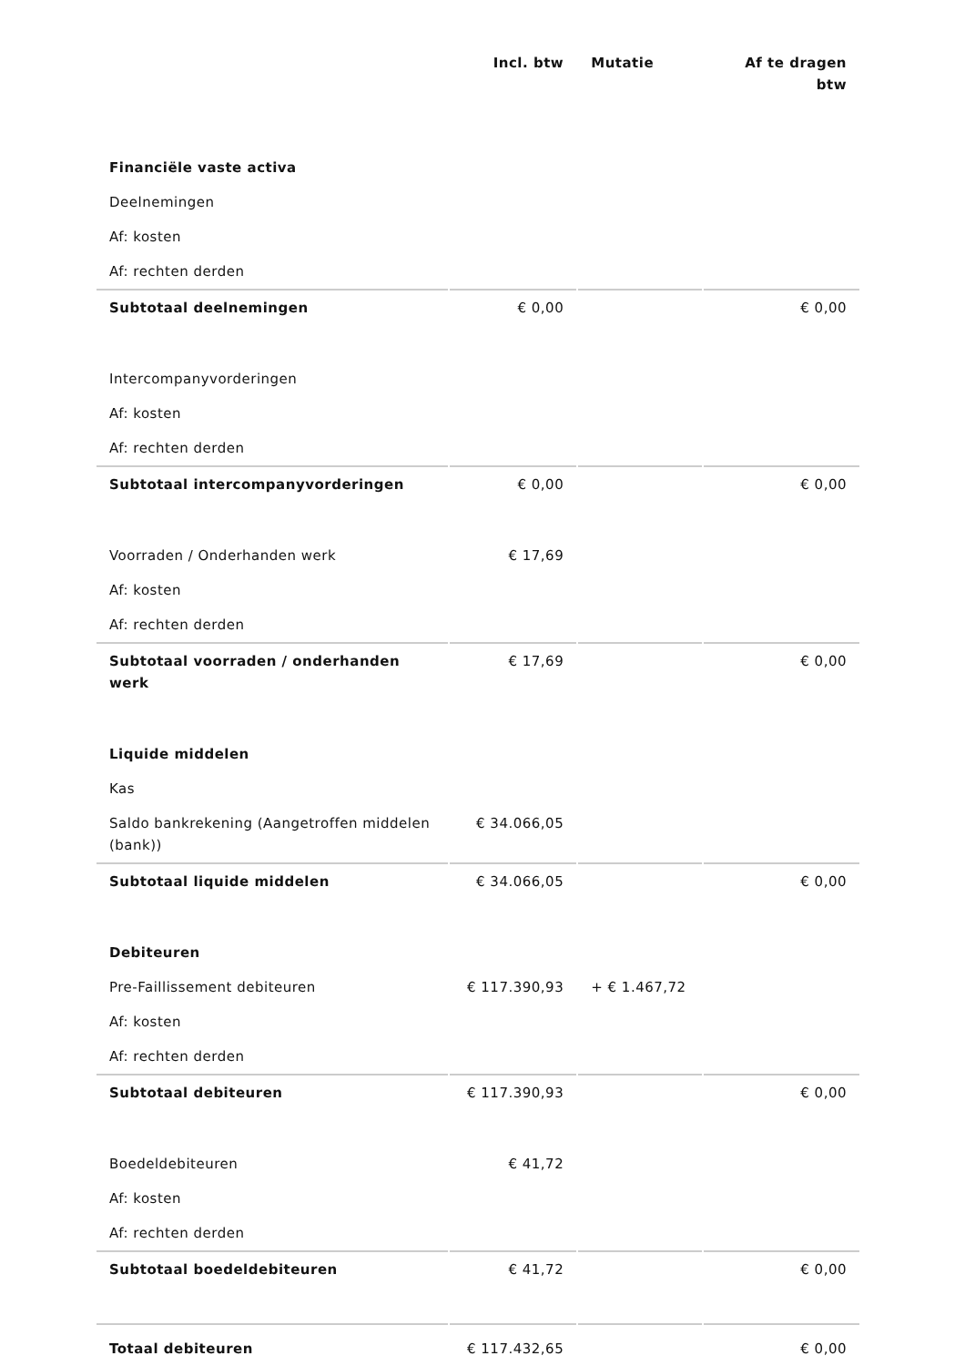| | Incl. btw | Mutatie | Af te dragen btw |
| --- | --- | --- | --- |
| Financiële vaste activa | | | |
| Deelnemingen | | | |
| Af: kosten | | | |
| Af: rechten derden | | | |
| Subtotaal deelnemingen | € 0,00 | | € 0,00 |
| Intercompanyvorderingen | | | |
| Af: kosten | | | |
| Af: rechten derden | | | |
| Subtotaal intercompanyvorderingen | € 0,00 | | € 0,00 |
| Voorraden / Onderhanden werk | € 17,69 | | |
| Af: kosten | | | |
| Af: rechten derden | | | |
| Subtotaal voorraden / onderhanden werk | € 17,69 | | € 0,00 |
| Liquide middelen | | | |
| Kas | | | |
| Saldo bankrekening (Aangetroffen middelen (bank)) | € 34.066,05 | | |
| Subtotaal liquide middelen | € 34.066,05 | | € 0,00 |
| Debiteuren | | | |
| Pre-Faillissement debiteuren | € 117.390,93 | + € 1.467,72 | |
| Af: kosten | | | |
| Af: rechten derden | | | |
| Subtotaal debiteuren | € 117.390,93 | | € 0,00 |
| Boedeldebiteuren | € 41,72 | | |
| Af: kosten | | | |
| Af: rechten derden | | | |
| Subtotaal boedeldebiteuren | € 41,72 | | € 0,00 |
| Totaal debiteuren | € 117.432,65 | | € 0,00 |